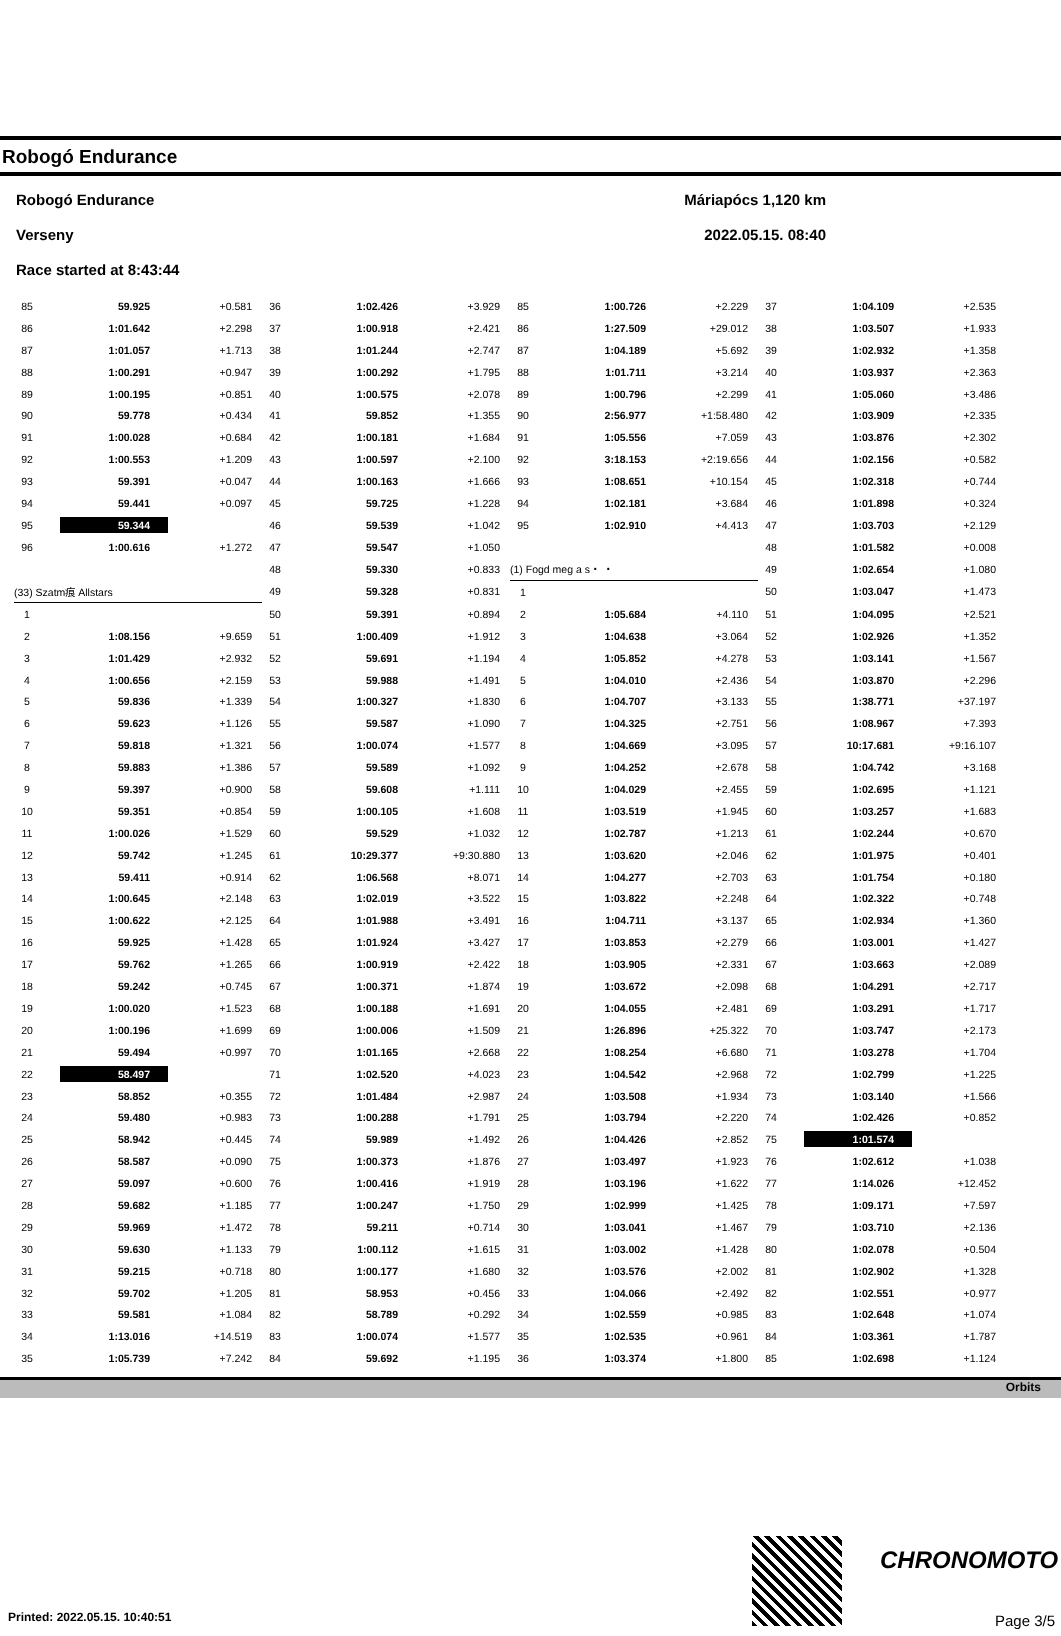Robogó Endurance
Robogó Endurance
Verseny
Race started at 8:43:44
Máriapócs 1,120 km
2022.05.15. 08:40
| 85 | 59.925 | +0.581 | 36 | 1:02.426 | +3.929 | 85 | 1:00.726 | +2.229 | 37 | 1:04.109 | +2.535 |
| 86 | 1:01.642 | +2.298 | 37 | 1:00.918 | +2.421 | 86 | 1:27.509 | +29.012 | 38 | 1:03.507 | +1.933 |
| 87 | 1:01.057 | +1.713 | 38 | 1:01.244 | +2.747 | 87 | 1:04.189 | +5.692 | 39 | 1:02.932 | +1.358 |
| 88 | 1:00.291 | +0.947 | 39 | 1:00.292 | +1.795 | 88 | 1:01.711 | +3.214 | 40 | 1:03.937 | +2.363 |
| 89 | 1:00.195 | +0.851 | 40 | 1:00.575 | +2.078 | 89 | 1:00.796 | +2.299 | 41 | 1:05.060 | +3.486 |
| 90 | 59.778 | +0.434 | 41 | 59.852 | +1.355 | 90 | 2:56.977 | +1:58.480 | 42 | 1:03.909 | +2.335 |
| 91 | 1:00.028 | +0.684 | 42 | 1:00.181 | +1.684 | 91 | 1:05.556 | +7.059 | 43 | 1:03.876 | +2.302 |
| 92 | 1:00.553 | +1.209 | 43 | 1:00.597 | +2.100 | 92 | 3:18.153 | +2:19.656 | 44 | 1:02.156 | +0.582 |
| 93 | 59.391 | +0.047 | 44 | 1:00.163 | +1.666 | 93 | 1:08.651 | +10.154 | 45 | 1:02.318 | +0.744 |
| 94 | 59.441 | +0.097 | 45 | 59.725 | +1.228 | 94 | 1:02.181 | +3.684 | 46 | 1:01.898 | +0.324 |
| 95 | 59.344 | | 46 | 59.539 | +1.042 | 95 | 1:02.910 | +4.413 | 47 | 1:03.703 | +2.129 |
| 96 | 1:00.616 | +1.272 | 47 | 59.547 | +1.050 | | | | 48 | 1:01.582 | +0.008 |
| | | | 48 | 59.330 | +0.833 | (1) Fogd meg a s・ ・ | | | 49 | 1:02.654 | +1.080 |
| (33) Szatm痕 Allstars | | | 49 | 59.328 | +0.831 | 1 | | | 50 | 1:03.047 | +1.473 |
| 1 | | | 50 | 59.391 | +0.894 | 2 | 1:05.684 | +4.110 | 51 | 1:04.095 | +2.521 |
| 2 | 1:08.156 | +9.659 | 51 | 1:00.409 | +1.912 | 3 | 1:04.638 | +3.064 | 52 | 1:02.926 | +1.352 |
| 3 | 1:01.429 | +2.932 | 52 | 59.691 | +1.194 | 4 | 1:05.852 | +4.278 | 53 | 1:03.141 | +1.567 |
| 4 | 1:00.656 | +2.159 | 53 | 59.988 | +1.491 | 5 | 1:04.010 | +2.436 | 54 | 1:03.870 | +2.296 |
| 5 | 59.836 | +1.339 | 54 | 1:00.327 | +1.830 | 6 | 1:04.707 | +3.133 | 55 | 1:38.771 | +37.197 |
| 6 | 59.623 | +1.126 | 55 | 59.587 | +1.090 | 7 | 1:04.325 | +2.751 | 56 | 1:08.967 | +7.393 |
| 7 | 59.818 | +1.321 | 56 | 1:00.074 | +1.577 | 8 | 1:04.669 | +3.095 | 57 | 10:17.681 | +9:16.107 |
| 8 | 59.883 | +1.386 | 57 | 59.589 | +1.092 | 9 | 1:04.252 | +2.678 | 58 | 1:04.742 | +3.168 |
| 9 | 59.397 | +0.900 | 58 | 59.608 | +1.111 | 10 | 1:04.029 | +2.455 | 59 | 1:02.695 | +1.121 |
| 10 | 59.351 | +0.854 | 59 | 1:00.105 | +1.608 | 11 | 1:03.519 | +1.945 | 60 | 1:03.257 | +1.683 |
| 11 | 1:00.026 | +1.529 | 60 | 59.529 | +1.032 | 12 | 1:02.787 | +1.213 | 61 | 1:02.244 | +0.670 |
| 12 | 59.742 | +1.245 | 61 | 10:29.377 | +9:30.880 | 13 | 1:03.620 | +2.046 | 62 | 1:01.975 | +0.401 |
| 13 | 59.411 | +0.914 | 62 | 1:06.568 | +8.071 | 14 | 1:04.277 | +2.703 | 63 | 1:01.754 | +0.180 |
| 14 | 1:00.645 | +2.148 | 63 | 1:02.019 | +3.522 | 15 | 1:03.822 | +2.248 | 64 | 1:02.322 | +0.748 |
| 15 | 1:00.622 | +2.125 | 64 | 1:01.988 | +3.491 | 16 | 1:04.711 | +3.137 | 65 | 1:02.934 | +1.360 |
| 16 | 59.925 | +1.428 | 65 | 1:01.924 | +3.427 | 17 | 1:03.853 | +2.279 | 66 | 1:03.001 | +1.427 |
| 17 | 59.762 | +1.265 | 66 | 1:00.919 | +2.422 | 18 | 1:03.905 | +2.331 | 67 | 1:03.663 | +2.089 |
| 18 | 59.242 | +0.745 | 67 | 1:00.371 | +1.874 | 19 | 1:03.672 | +2.098 | 68 | 1:04.291 | +2.717 |
| 19 | 1:00.020 | +1.523 | 68 | 1:00.188 | +1.691 | 20 | 1:04.055 | +2.481 | 69 | 1:03.291 | +1.717 |
| 20 | 1:00.196 | +1.699 | 69 | 1:00.006 | +1.509 | 21 | 1:26.896 | +25.322 | 70 | 1:03.747 | +2.173 |
| 21 | 59.494 | +0.997 | 70 | 1:01.165 | +2.668 | 22 | 1:08.254 | +6.680 | 71 | 1:03.278 | +1.704 |
| 22 | 58.497 | | 71 | 1:02.520 | +4.023 | 23 | 1:04.542 | +2.968 | 72 | 1:02.799 | +1.225 |
| 23 | 58.852 | +0.355 | 72 | 1:01.484 | +2.987 | 24 | 1:03.508 | +1.934 | 73 | 1:03.140 | +1.566 |
| 24 | 59.480 | +0.983 | 73 | 1:00.288 | +1.791 | 25 | 1:03.794 | +2.220 | 74 | 1:02.426 | +0.852 |
| 25 | 58.942 | +0.445 | 74 | 59.989 | +1.492 | 26 | 1:04.426 | +2.852 | 75 | 1:01.574 | |
| 26 | 58.587 | +0.090 | 75 | 1:00.373 | +1.876 | 27 | 1:03.497 | +1.923 | 76 | 1:02.612 | +1.038 |
| 27 | 59.097 | +0.600 | 76 | 1:00.416 | +1.919 | 28 | 1:03.196 | +1.622 | 77 | 1:14.026 | +12.452 |
| 28 | 59.682 | +1.185 | 77 | 1:00.247 | +1.750 | 29 | 1:02.999 | +1.425 | 78 | 1:09.171 | +7.597 |
| 29 | 59.969 | +1.472 | 78 | 59.211 | +0.714 | 30 | 1:03.041 | +1.467 | 79 | 1:03.710 | +2.136 |
| 30 | 59.630 | +1.133 | 79 | 1:00.112 | +1.615 | 31 | 1:03.002 | +1.428 | 80 | 1:02.078 | +0.504 |
| 31 | 59.215 | +0.718 | 80 | 1:00.177 | +1.680 | 32 | 1:03.576 | +2.002 | 81 | 1:02.902 | +1.328 |
| 32 | 59.702 | +1.205 | 81 | 58.953 | +0.456 | 33 | 1:04.066 | +2.492 | 82 | 1:02.551 | +0.977 |
| 33 | 59.581 | +1.084 | 82 | 58.789 | +0.292 | 34 | 1:02.559 | +0.985 | 83 | 1:02.648 | +1.074 |
| 34 | 1:13.016 | +14.519 | 83 | 1:00.074 | +1.577 | 35 | 1:02.535 | +0.961 | 84 | 1:03.361 | +1.787 |
| 35 | 1:05.739 | +7.242 | 84 | 59.692 | +1.195 | 36 | 1:03.374 | +1.800 | 85 | 1:02.698 | +1.124 |
Orbits
CHRONOMOTO
Printed: 2022.05.15. 10:40:51 Page 3/5